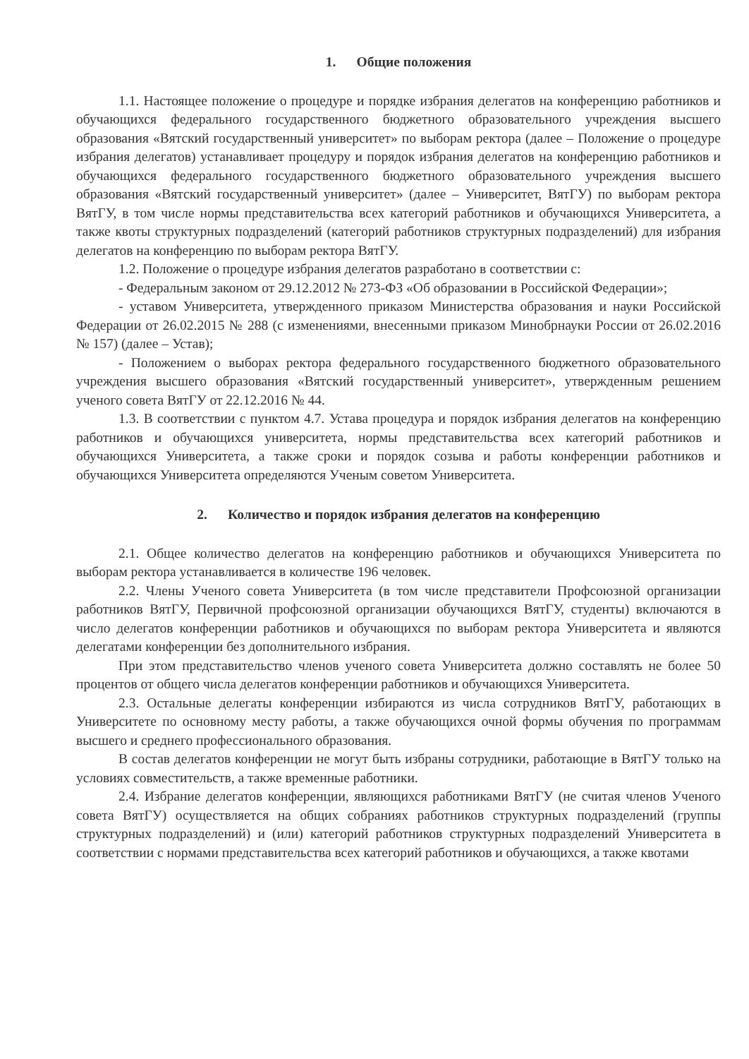1. Общие положения
1.1. Настоящее положение о процедуре и порядке избрания делегатов на конференцию работников и обучающихся федерального государственного бюджетного образовательного учреждения высшего образования «Вятский государственный университет» по выборам ректора (далее – Положение о процедуре избрания делегатов) устанавливает процедуру и порядок избрания делегатов на конференцию работников и обучающихся федерального государственного бюджетного образовательного учреждения высшего образования «Вятский государственный университет» (далее – Университет, ВятГУ) по выборам ректора ВятГУ, в том числе нормы представительства всех категорий работников и обучающихся Университета, а также квоты структурных подразделений (категорий работников структурных подразделений) для избрания делегатов на конференцию по выборам ректора ВятГУ.
1.2. Положение о процедуре избрания делегатов разработано в соответствии с:
- Федеральным законом от 29.12.2012 № 273-ФЗ «Об образовании в Российской Федерации»;
- уставом Университета, утвержденного приказом Министерства образования и науки Российской Федерации от 26.02.2015 № 288 (с изменениями, внесенными приказом Минобрнауки России от 26.02.2016 № 157) (далее – Устав);
- Положением о выборах ректора федерального государственного бюджетного образовательного учреждения высшего образования «Вятский государственный университет», утвержденным решением ученого совета ВятГУ от 22.12.2016 № 44.
1.3. В соответствии с пунктом 4.7. Устава процедура и порядок избрания делегатов на конференцию работников и обучающихся университета, нормы представительства всех категорий работников и обучающихся Университета, а также сроки и порядок созыва и работы конференции работников и обучающихся Университета определяются Ученым советом Университета.
2. Количество и порядок избрания делегатов на конференцию
2.1. Общее количество делегатов на конференцию работников и обучающихся Университета по выборам ректора устанавливается в количестве 196 человек.
2.2. Члены Ученого совета Университета (в том числе представители Профсоюзной организации работников ВятГУ, Первичной профсоюзной организации обучающихся ВятГУ, студенты) включаются в число делегатов конференции работников и обучающихся по выборам ректора Университета и являются делегатами конференции без дополнительного избрания.
При этом представительство членов ученого совета Университета должно составлять не более 50 процентов от общего числа делегатов конференции работников и обучающихся Университета.
2.3. Остальные делегаты конференции избираются из числа сотрудников ВятГУ, работающих в Университете по основному месту работы, а также обучающихся очной формы обучения по программам высшего и среднего профессионального образования.
В состав делегатов конференции не могут быть избраны сотрудники, работающие в ВятГУ только на условиях совместительств, а также временные работники.
2.4. Избрание делегатов конференции, являющихся работниками ВятГУ (не считая членов Ученого совета ВятГУ) осуществляется на общих собраниях работников структурных подразделений (группы структурных подразделений) и (или) категорий работников структурных подразделений Университета в соответствии с нормами представительства всех категорий работников и обучающихся, а также квотами